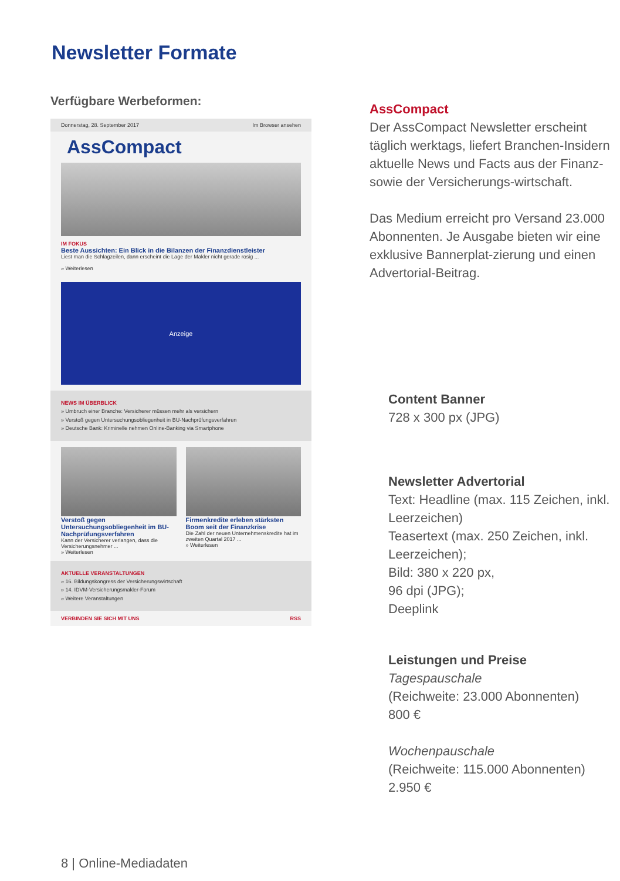Newsletter Formate
Verfügbare Werbeformen:
Donnerstag, 28. September 2017 Im Browser ansehen
AssCompact
IM FOKUS
Beste Aussichten: Ein Blick in die Bilanzen der Finanzdienstleister
Liest man die Schlagzeilen, dann erscheint die Lage der Makler nicht gerade rosig ...
» Weiterlesen
Anzeige
NEWS IM ÜBERBLICK
» Umbruch einer Branche: Versicherer müssen mehr als versichern
» Verstoß gegen Untersuchungsobliegenheit in BU-Nachprüfungsverfahren
» Deutsche Bank: Kriminelle nehmen Online-Banking via Smartphone
Verstoß gegen Untersuchungsobliegenheit im BU-Nachprüfungsverfahren
Kann der Versicherer verlangen, dass die Versicherungsnehmer ...
» Weiterlesen
Firmenkredite erleben stärksten Boom seit der Finanzkrise
Die Zahl der neuen Unternehmenskredite hat im zweiten Quartal 2017 ...
» Weiterlesen
AKTUELLE VERANSTALTUNGEN
» 16. Bildungskongress der Versicherungswirtschaft
» 14. IDVM-Versicherungsmakler-Forum
» Weitere Veranstaltungen
VERBINDEN SIE SICH MIT UNS RSS
AssCompact
Der AssCompact Newsletter erscheint täglich werktags, liefert Branchen-Insidern aktuelle News und Facts aus der Finanz- sowie der Versicherungs-wirtschaft.
Das Medium erreicht pro Versand 23.000 Abonnenten. Je Ausgabe bieten wir eine exklusive Bannerplat-zierung und einen Advertorial-Beitrag.
Content Banner
728 x 300 px (JPG)
Newsletter Advertorial
Text: Headline (max. 115 Zeichen, inkl. Leerzeichen)
Teasertext (max. 250 Zeichen, inkl. Leerzeichen);
Bild: 380 x 220 px,
96 dpi (JPG);
Deeplink
Leistungen und Preise
Tagespauschale
(Reichweite: 23.000 Abonnenten)
800 €
Wochenpauschale
(Reichweite: 115.000 Abonnenten)
2.950 €
8 | Online-Mediadaten